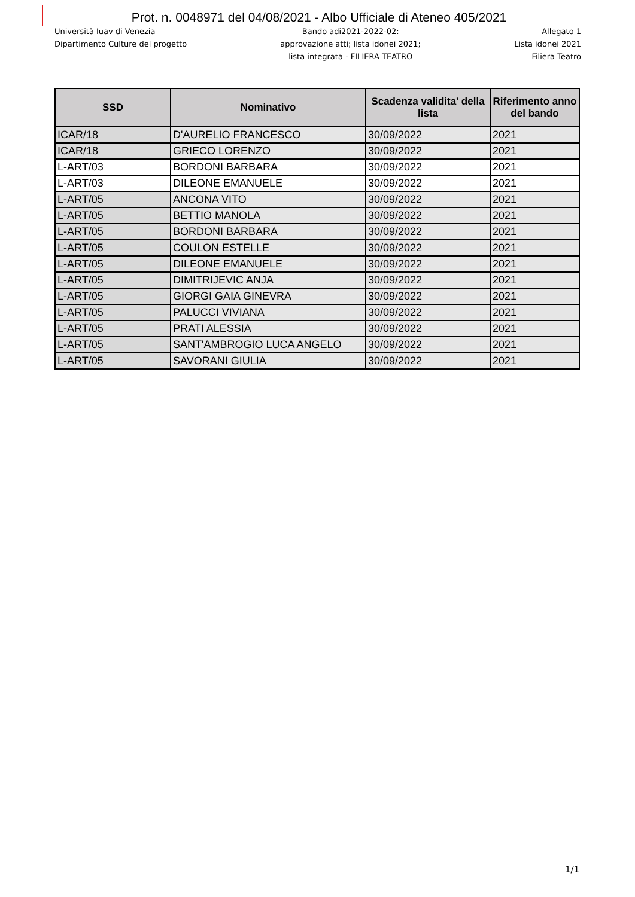Prot. n. 0048971 del 04/08/2021 - Albo Ufficiale di Ateneo 405/2021
Università Iuav di Venezia
Dipartimento Culture del progetto
Bando adi2021-2022-02:
approvazione atti; lista idonei 2021;
lista integrata - FILIERA TEATRO
Allegato 1
Lista idonei 2021
Filiera Teatro
| SSD | Nominativo | Scadenza validita' della lista | Riferimento anno del bando |
| --- | --- | --- | --- |
| ICAR/18 | D'AURELIO FRANCESCO | 30/09/2022 | 2021 |
| ICAR/18 | GRIECO LORENZO | 30/09/2022 | 2021 |
| L-ART/03 | BORDONI BARBARA | 30/09/2022 | 2021 |
| L-ART/03 | DILEONE EMANUELE | 30/09/2022 | 2021 |
| L-ART/05 | ANCONA VITO | 30/09/2022 | 2021 |
| L-ART/05 | BETTIO MANOLA | 30/09/2022 | 2021 |
| L-ART/05 | BORDONI BARBARA | 30/09/2022 | 2021 |
| L-ART/05 | COULON ESTELLE | 30/09/2022 | 2021 |
| L-ART/05 | DILEONE EMANUELE | 30/09/2022 | 2021 |
| L-ART/05 | DIMITRIJEVIC ANJA | 30/09/2022 | 2021 |
| L-ART/05 | GIORGI GAIA GINEVRA | 30/09/2022 | 2021 |
| L-ART/05 | PALUCCI VIVIANA | 30/09/2022 | 2021 |
| L-ART/05 | PRATI ALESSIA | 30/09/2022 | 2021 |
| L-ART/05 | SANT'AMBROGIO LUCA ANGELO | 30/09/2022 | 2021 |
| L-ART/05 | SAVORANI GIULIA | 30/09/2022 | 2021 |
1/1